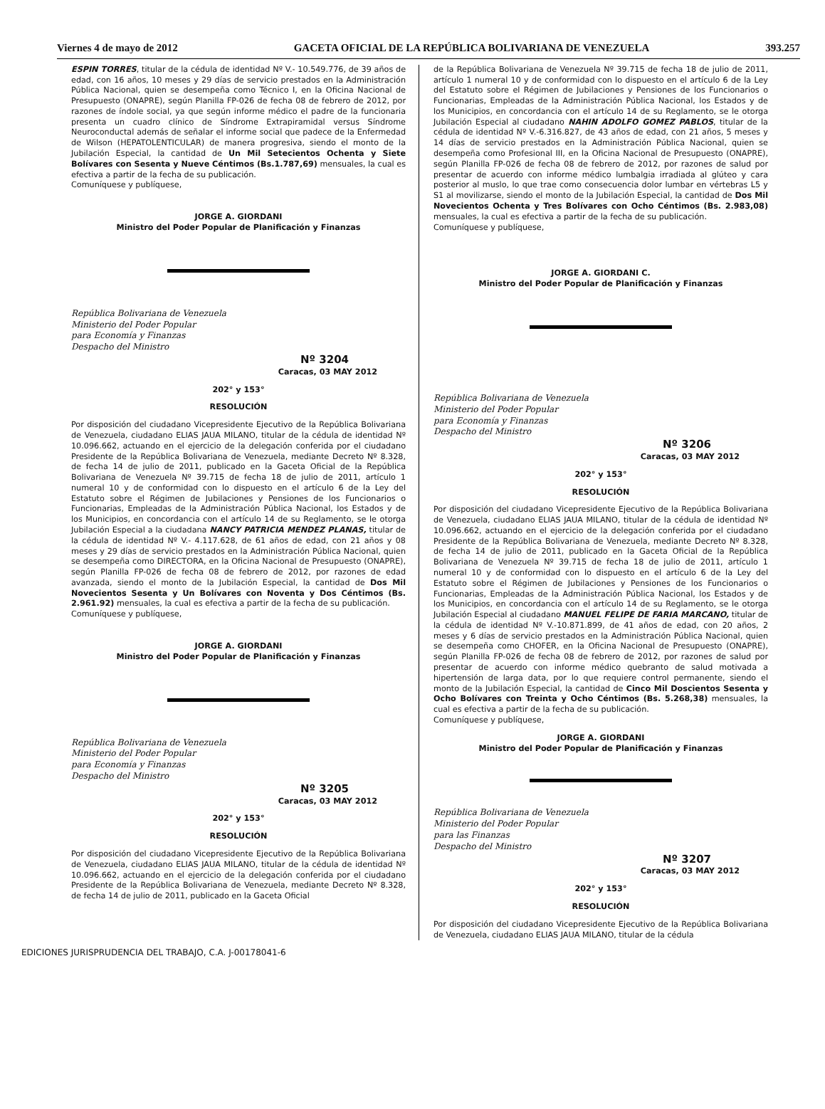Viernes 4 de mayo de 2012 GACETA OFICIAL DE LA REPÚBLICA BOLIVARIANA DE VENEZUELA 393.257
ESPIN TORRES, titular de la cédula de identidad Nº V.- 10.549.776, de 39 años de edad, con 16 años, 10 meses y 29 días de servicio prestados en la Administración Pública Nacional, quien se desempeña como Técnico I, en la Oficina Nacional de Presupuesto (ONAPRE), según Planilla FP-026 de fecha 08 de febrero de 2012, por razones de índole social, ya que según informe médico el padre de la funcionaria presenta un cuadro clínico de Síndrome Extrapiramidal versus Síndrome Neuroconductal además de señalar el informe social que padece de la Enfermedad de Wilson (HEPATOLENTICULAR) de manera progresiva, siendo el monto de la Jubilación Especial, la cantidad de Un Mil Setecientos Ochenta y Siete Bolívares con Sesenta y Nueve Céntimos (Bs.1.787,69) mensuales, la cual es efectiva a partir de la fecha de su publicación.
Comuníquese y publíquese,
JORGE A. GIORDANI
Ministro del Poder Popular de Planificación y Finanzas
República Bolivariana de Venezuela
Ministerio del Poder Popular
para Economía y Finanzas
Despacho del Ministro
Nº 3204
Caracas, 03 MAY 2012
202° y 153°
RESOLUCIÓN
Por disposición del ciudadano Vicepresidente Ejecutivo de la República Bolivariana de Venezuela, ciudadano ELIAS JAUA MILANO, titular de la cédula de identidad Nº 10.096.662, actuando en el ejercicio de la delegación conferida por el ciudadano Presidente de la República Bolivariana de Venezuela, mediante Decreto Nº 8.328, de fecha 14 de julio de 2011, publicado en la Gaceta Oficial de la República Bolivariana de Venezuela Nº 39.715 de fecha 18 de julio de 2011, artículo 1 numeral 10 y de conformidad con lo dispuesto en el artículo 6 de la Ley del Estatuto sobre el Régimen de Jubilaciones y Pensiones de los Funcionarios o Funcionarias, Empleadas de la Administración Pública Nacional, los Estados y de los Municipios, en concordancia con el artículo 14 de su Reglamento, se le otorga Jubilación Especial a la ciudadana NANCY PATRICIA MENDEZ PLANAS, titular de la cédula de identidad Nº V.- 4.117.628, de 61 años de edad, con 21 años y 08 meses y 29 días de servicio prestados en la Administración Pública Nacional, quien se desempeña como DIRECTORA, en la Oficina Nacional de Presupuesto (ONAPRE), según Planilla FP-026 de fecha 08 de febrero de 2012, por razones de edad avanzada, siendo el monto de la Jubilación Especial, la cantidad de Dos Mil Novecientos Sesenta y Un Bolívares con Noventa y Dos Céntimos (Bs. 2.961.92) mensuales, la cual es efectiva a partir de la fecha de su publicación.
Comuníquese y publíquese,
JORGE A. GIORDANI
Ministro del Poder Popular de Planificación y Finanzas
República Bolivariana de Venezuela
Ministerio del Poder Popular
para Economía y Finanzas
Despacho del Ministro
Nº 3205
Caracas, 03 MAY 2012
202° y 153°
RESOLUCIÓN
Por disposición del ciudadano Vicepresidente Ejecutivo de la República Bolivariana de Venezuela, ciudadano ELIAS JAUA MILANO, titular de la cédula de identidad Nº 10.096.662, actuando en el ejercicio de la delegación conferida por el ciudadano Presidente de la República Bolivariana de Venezuela, mediante Decreto Nº 8.328, de fecha 14 de julio de 2011, publicado en la Gaceta Oficial
de la República Bolivariana de Venezuela Nº 39.715 de fecha 18 de julio de 2011, artículo 1 numeral 10 y de conformidad con lo dispuesto en el artículo 6 de la Ley del Estatuto sobre el Régimen de Jubilaciones y Pensiones de los Funcionarios o Funcionarias, Empleadas de la Administración Pública Nacional, los Estados y de los Municipios, en concordancia con el artículo 14 de su Reglamento, se le otorga Jubilación Especial al ciudadano NAHIN ADOLFO GOMEZ PABLOS, titular de la cédula de identidad Nº V.-6.316.827, de 43 años de edad, con 21 años, 5 meses y 14 días de servicio prestados en la Administración Pública Nacional, quien se desempeña como Profesional III, en la Oficina Nacional de Presupuesto (ONAPRE), según Planilla FP-026 de fecha 08 de febrero de 2012, por razones de salud por presentar de acuerdo con informe médico lumbalgia irradiada al glúteo y cara posterior al muslo, lo que trae como consecuencia dolor lumbar en vértebras L5 y S1 al movilizarse, siendo el monto de la Jubilación Especial, la cantidad de Dos Mil Novecientos Ochenta y Tres Bolívares con Ocho Céntimos (Bs. 2.983,08) mensuales, la cual es efectiva a partir de la fecha de su publicación.
Comuníquese y publíquese,
JORGE A. GIORDANI C.
Ministro del Poder Popular de Planificación y Finanzas
República Bolivariana de Venezuela
Ministerio del Poder Popular
para Economía y Finanzas
Despacho del Ministro
Nº 3206
Caracas, 03 MAY 2012
202° y 153°
RESOLUCIÓN
Por disposición del ciudadano Vicepresidente Ejecutivo de la República Bolivariana de Venezuela, ciudadano ELIAS JAUA MILANO, titular de la cédula de identidad Nº 10.096.662, actuando en el ejercicio de la delegación conferida por el ciudadano Presidente de la República Bolivariana de Venezuela, mediante Decreto Nº 8.328, de fecha 14 de julio de 2011, publicado en la Gaceta Oficial de la República Bolivariana de Venezuela Nº 39.715 de fecha 18 de julio de 2011, artículo 1 numeral 10 y de conformidad con lo dispuesto en el artículo 6 de la Ley del Estatuto sobre el Régimen de Jubilaciones y Pensiones de los Funcionarios o Funcionarias, Empleadas de la Administración Pública Nacional, los Estados y de los Municipios, en concordancia con el artículo 14 de su Reglamento, se le otorga Jubilación Especial al ciudadano MANUEL FELIPE DE FARIA MARCANO, titular de la cédula de identidad Nº V.-10.871.899, de 41 años de edad, con 20 años, 2 meses y 6 días de servicio prestados en la Administración Pública Nacional, quien se desempeña como CHOFER, en la Oficina Nacional de Presupuesto (ONAPRE), según Planilla FP-026 de fecha 08 de febrero de 2012, por razones de salud por presentar de acuerdo con informe médico quebranto de salud motivada a hipertensión de larga data, por lo que requiere control permanente, siendo el monto de la Jubilación Especial, la cantidad de Cinco Mil Doscientos Sesenta y Ocho Bolívares con Treinta y Ocho Céntimos (Bs. 5.268,38) mensuales, la cual es efectiva a partir de la fecha de su publicación.
Comuníquese y publíquese,
JORGE A. GIORDANI
Ministro del Poder Popular de Planificación y Finanzas
República Bolivariana de Venezuela
Ministerio del Poder Popular
para las Finanzas
Despacho del Ministro
Nº 3207
Caracas, 03 MAY 2012
202° y 153°
RESOLUCIÓN
Por disposición del ciudadano Vicepresidente Ejecutivo de la República Bolivariana de Venezuela, ciudadano ELIAS JAUA MILANO, titular de la cédula
EDICIONES JURISPRUDENCIA DEL TRABAJO, C.A. J-00178041-6